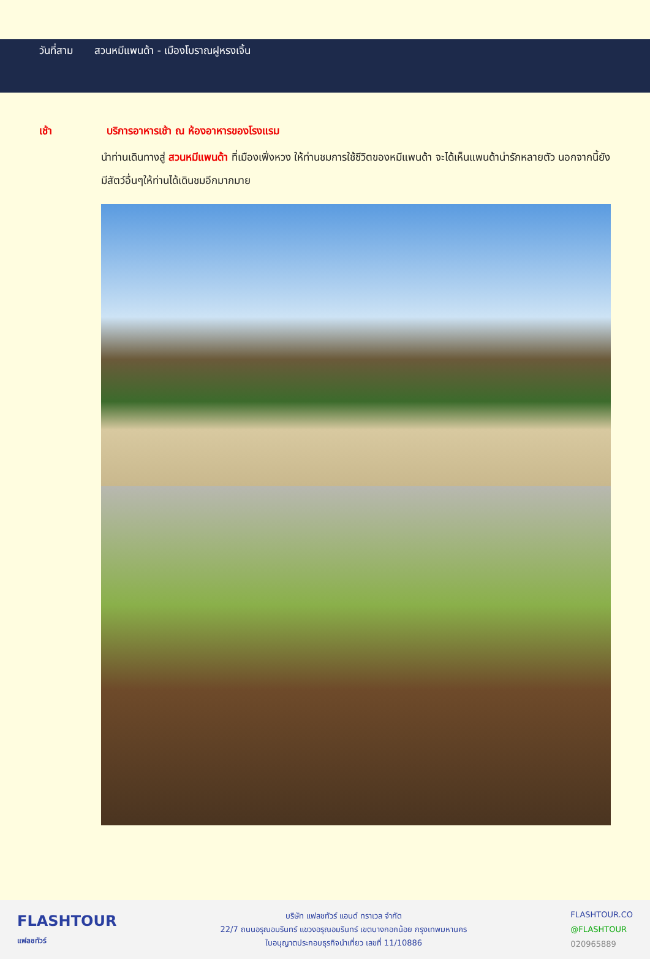วันที่สาม สวนหมีแพนด้า - เมืองโบราณฝูหรงเจิ้น
เช้า บริการอาหารเช้า ณ ห้องอาหารของโรงแรม
นำท่านเดินทางสู่ สวนหมีแพนด้า ที่เมืองเฟิ่งหวง ให้ท่านชมการใช้ชีวิตของหมีแพนด้า จะได้เห็นแพนด้าน่ารักหลายตัว นอกจากนี้ยังมีสัตว์อื่นๆให้ท่านได้เดินชมอีกมากมาย
FLASHTOUR
แฟลชทัวร์
บริษัท แฟลชทัวร์ แอนด์ ทราเวล จำกัด
22/7 ถนนอรุณอมรินทร์ แขวงอรุณอมรินทร์ เขตบางกอกน้อย กรุงเทพมหานคร
ใบอนุญาตประกอบธุรกิจนำเที่ยว เลขที่ 11/10886
FLASHTOUR.CO
@FLASHTOUR
020965889